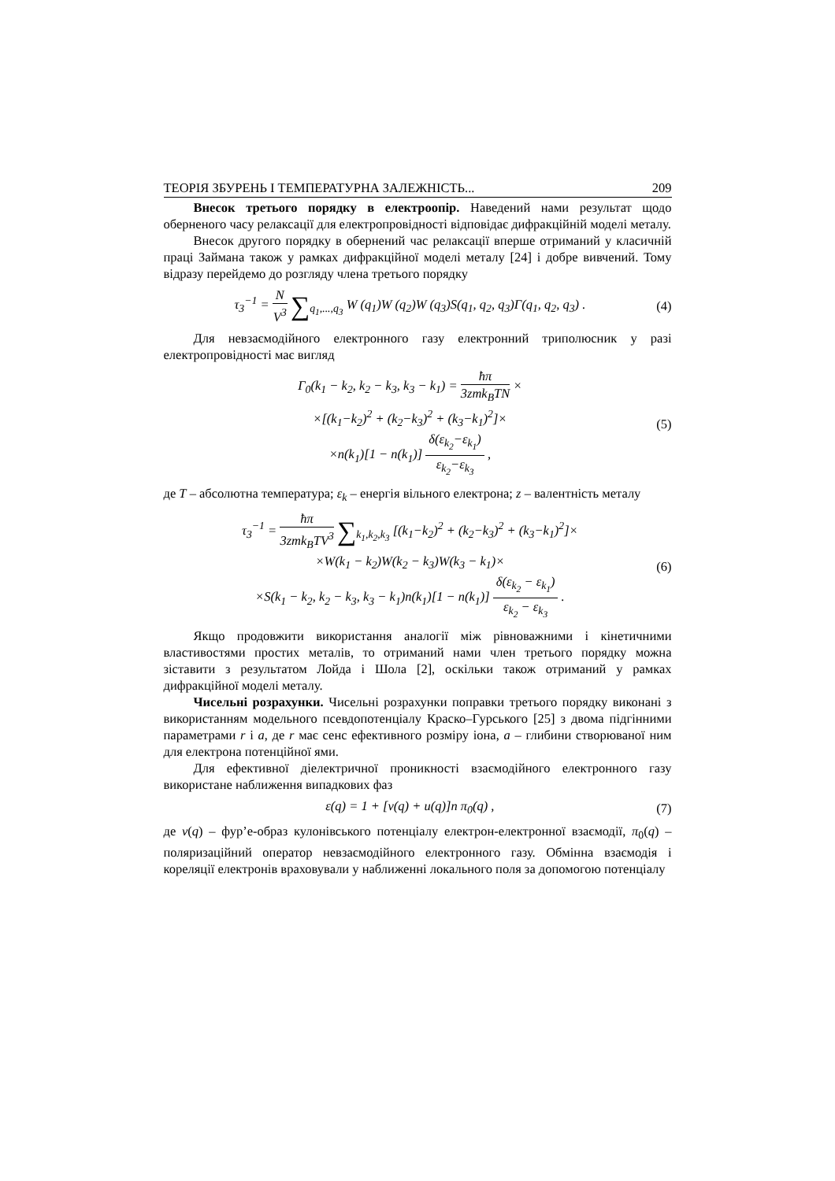ТЕОРІЯ ЗБУРЕНЬ І ТЕМПЕРАТУРНА ЗАЛЕЖНІСТЬ... 209
Внесок третього порядку в електроопір. Наведений нами результат щодо оберненого часу релаксації для електропровідності відповідає дифракційній моделі металу.
Внесок другого порядку в обернений час релаксації вперше отриманий у класичній праці Займана також у рамках дифракційної моделі металу [24] і добре вивчений. Тому відразу перейдемо до розгляду члена третього порядку
τ<sub>3</sub><sup>−1</sup> = N V<sup>3</sup> ∑<sub>q<sub>1</sub>,...,q<sub>3</sub></sub> W (q<sub>1</sub>)W (q<sub>2</sub>)W (q<sub>3</sub>)S(q<sub>1</sub>, q<sub>2</sub>, q<sub>3</sub>)Γ(q<sub>1</sub>, q<sub>2</sub>, q<sub>3</sub>) . (4)
Для невзаємодійного електронного газу електронний триполюсник у разі електропровідності має вигляд
Γ<sub>0</sub>(k<sub>1</sub> − k<sub>2</sub>, k<sub>2</sub> − k<sub>3</sub>, k<sub>3</sub> − k<sub>1</sub>) = ħπ 3zmk<sub>B</sub>TN ×
×[(k<sub>1</sub>−k<sub>2</sub>)<sup>2</sup> + (k<sub>2</sub>−k<sub>3</sub>)<sup>2</sup> + (k<sub>3</sub>−k<sub>1</sub>)<sup>2</sup>]×
×n(k<sub>1</sub>)[1 − n(k<sub>1</sub>)] δ(ε<sub>k<sub>2</sub></sub>−ε<sub>k<sub>1</sub></sub>) ε<sub>k<sub>2</sub></sub>−ε<sub>k<sub>3</sub></sub> , (5)
де T – абсолютна температура; ε<sub>k</sub> – енергія вільного електрона; z – валентність металу
τ<sub>3</sub><sup>−1</sup> = ħπ 3zmk<sub>B</sub>TV<sup>3</sup> ∑<sub>k<sub>1</sub>,k<sub>2</sub>,k<sub>3</sub></sub> [(k<sub>1</sub>−k<sub>2</sub>)<sup>2</sup> + (k<sub>2</sub>−k<sub>3</sub>)<sup>2</sup> + (k<sub>3</sub>−k<sub>1</sub>)<sup>2</sup>]×
×W(k<sub>1</sub> − k<sub>2</sub>)W(k<sub>2</sub> − k<sub>3</sub>)W(k<sub>3</sub> − k<sub>1</sub>)×
×S(k<sub>1</sub> − k<sub>2</sub>, k<sub>2</sub> − k<sub>3</sub>, k<sub>3</sub> − k<sub>1</sub>)n(k<sub>1</sub>)[1 − n(k<sub>1</sub>)] δ(ε<sub>k<sub>2</sub></sub> − ε<sub>k<sub>1</sub></sub>) ε<sub>k<sub>2</sub></sub> − ε<sub>k<sub>3</sub></sub> . (6)
Якщо продовжити використання аналогії між рівноважними і кінетичними властивостями простих металів, то отриманий нами член третього порядку можна зіставити з результатом Лойда і Шола [2], оскільки також отриманий у рамках дифракційної моделі металу.
Чисельні розрахунки. Чисельні розрахунки поправки третього порядку виконані з використанням модельного псевдопотенціалу Краско–Гурського [25] з двома підгінними параметрами r і a, де r має сенс ефективного розміру іона, a – глибини створюваної ним для електрона потенційної ями.
Для ефективної діелектричної проникності взаємодійного електронного газу використане наближення випадкових фаз
ε(q) = 1 + [v(q) + u(q)]n π<sub>0</sub>(q) , (7)
де v(q) – фур’е-образ кулонівського потенціалу електрон-електронної взаємодії, π<sub>0</sub>(q) – поляризаційний оператор невзаємодійного електронного газу. Обмінна взаємодія і кореляції електронів враховували у наближенні локального поля за допомогою потенціалу